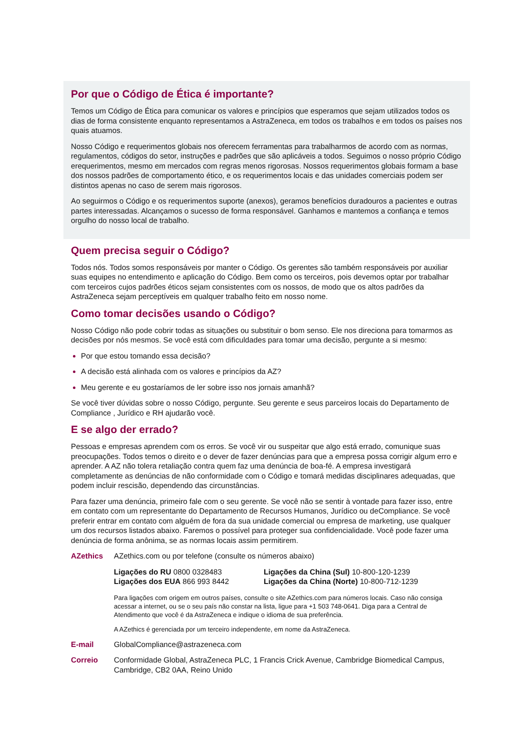Por que o Código de Ética é importante?
Temos um Código de Ética para comunicar os valores e princípios que esperamos que sejam utilizados todos os dias de forma consistente enquanto representamos a AstraZeneca, em todos os trabalhos e em todos os países nos quais atuamos.
Nosso Código e requerimentos globais nos oferecem ferramentas para trabalharmos de acordo com as normas, regulamentos, códigos do setor, instruções e padrões que são aplicáveis a todos. Seguimos o nosso próprio Código erequerimentos, mesmo em mercados com regras menos rigorosas. Nossos requerimentos globais formam a base dos nossos padrões de comportamento ético, e os requerimentos locais e das unidades comerciais podem ser distintos apenas no caso de serem mais rigorosos.
Ao seguirmos o Código e os requerimentos suporte (anexos), geramos benefícios duradouros a pacientes e outras partes interessadas. Alcançamos o sucesso de forma responsável. Ganhamos e mantemos a confiança e temos orgulho do nosso local de trabalho.
Quem precisa seguir o Código?
Todos nós. Todos somos responsáveis por manter o Código. Os gerentes são também responsáveis por auxiliar suas equipes no entendimento e aplicação do Código. Bem como os terceiros, pois devemos optar por trabalhar com terceiros cujos padrões éticos sejam consistentes com os nossos, de modo que os altos padrões da AstraZeneca sejam perceptíveis em qualquer trabalho feito em nosso nome.
Como tomar decisões usando o Código?
Nosso Código não pode cobrir todas as situações ou substituir o bom senso. Ele nos direciona para tomarmos as decisões por nós mesmos. Se você está com dificuldades para tomar uma decisão, pergunte a si mesmo:
Por que estou tomando essa decisão?
A decisão está alinhada com os valores e princípios da AZ?
Meu gerente e eu gostaríamos de ler sobre isso nos jornais amanhã?
Se você tiver dúvidas sobre o nosso Código, pergunte. Seu gerente e seus parceiros locais do Departamento de Compliance , Jurídico e RH ajudarão você.
E se algo der errado?
Pessoas e empresas aprendem com os erros. Se você vir ou suspeitar que algo está errado, comunique suas preocupações. Todos temos o direito e o dever de fazer denúncias para que a empresa possa corrigir algum erro e aprender. A AZ não tolera retaliação contra quem faz uma denúncia de boa-fé. A empresa investigará completamente as denúncias de não conformidade com o Código e tomará medidas disciplinares adequadas, que podem incluir rescisão, dependendo das circunstâncias.
Para fazer uma denúncia, primeiro fale com o seu gerente. Se você não se sentir à vontade para fazer isso, entre em contato com um representante do Departamento de Recursos Humanos, Jurídico ou deCompliance. Se você preferir entrar em contato com alguém de fora da sua unidade comercial ou empresa de marketing, use qualquer um dos recursos listados abaixo. Faremos o possível para proteger sua confidencialidade. Você pode fazer uma denúncia de forma anônima, se as normas locais assim permitirem.
AZethics AZethics.com ou por telefone (consulte os números abaixo)
Ligações do RU 0800 0328483
Ligações dos EUA 866 993 8442
Ligações da China (Sul) 10-800-120-1239
Ligações da China (Norte) 10-800-712-1239
Para ligações com origem em outros países, consulte o site AZethics.com para números locais. Caso não consiga acessar a internet, ou se o seu país não constar na lista, ligue para +1 503 748-0641. Diga para a Central de Atendimento que você é da AstraZeneca e indique o idioma de sua preferência.
A AZethics é gerenciada por um terceiro independente, em nome da AstraZeneca.
E-mail GlobalCompliance@astrazeneca.com
Correio Conformidade Global, AstraZeneca PLC, 1 Francis Crick Avenue, Cambridge Biomedical Campus, Cambridge, CB2 0AA, Reino Unido